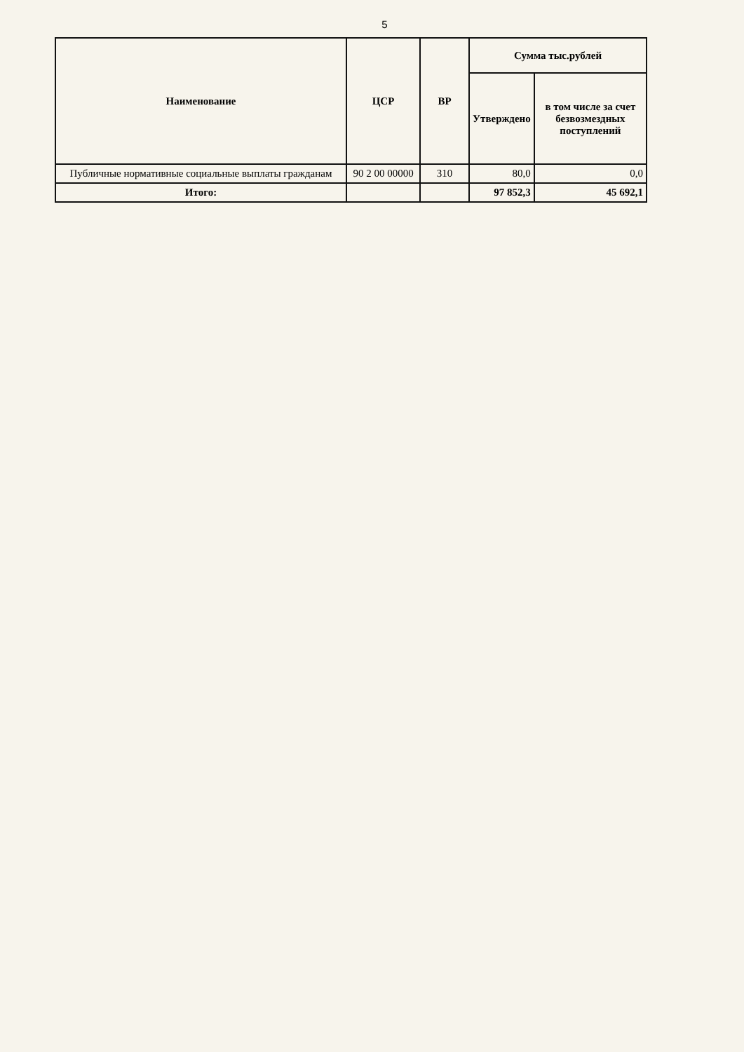5
| Наименование | ЦСР | ВР | Сумма тыс.рублей | |
| --- | --- | --- | --- | --- |
| | | | Утверждено | в том числе за счет безвозмездных поступлений |
| Публичные нормативные социальные выплаты гражданам | 90 2 00 00000 | 310 | 80,0 | 0,0 |
| Итого: | | | 97 852,3 | 45 692,1 |